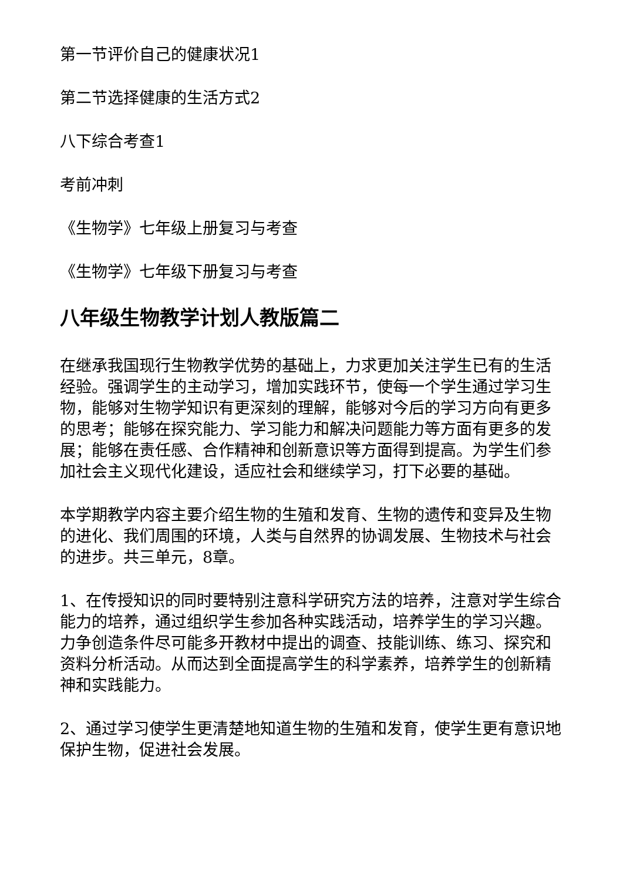第一节评价自己的健康状况1
第二节选择健康的生活方式2
八下综合考查1
考前冲刺
《生物学》七年级上册复习与考查
《生物学》七年级下册复习与考查
八年级生物教学计划人教版篇二
在继承我国现行生物教学优势的基础上，力求更加关注学生已有的生活经验。强调学生的主动学习，增加实践环节，使每一个学生通过学习生物，能够对生物学知识有更深刻的理解，能够对今后的学习方向有更多的思考；能够在探究能力、学习能力和解决问题能力等方面有更多的发展；能够在责任感、合作精神和创新意识等方面得到提高。为学生们参加社会主义现代化建设，适应社会和继续学习，打下必要的基础。
本学期教学内容主要介绍生物的生殖和发育、生物的遗传和变异及生物的进化、我们周围的环境，人类与自然界的协调发展、生物技术与社会的进步。共三单元，8章。
1、在传授知识的同时要特别注意科学研究方法的培养，注意对学生综合能力的培养，通过组织学生参加各种实践活动，培养学生的学习兴趣。力争创造条件尽可能多开教材中提出的调查、技能训练、练习、探究和资料分析活动。从而达到全面提高学生的科学素养，培养学生的创新精神和实践能力。
2、通过学习使学生更清楚地知道生物的生殖和发育，使学生更有意识地保护生物，促进社会发展。